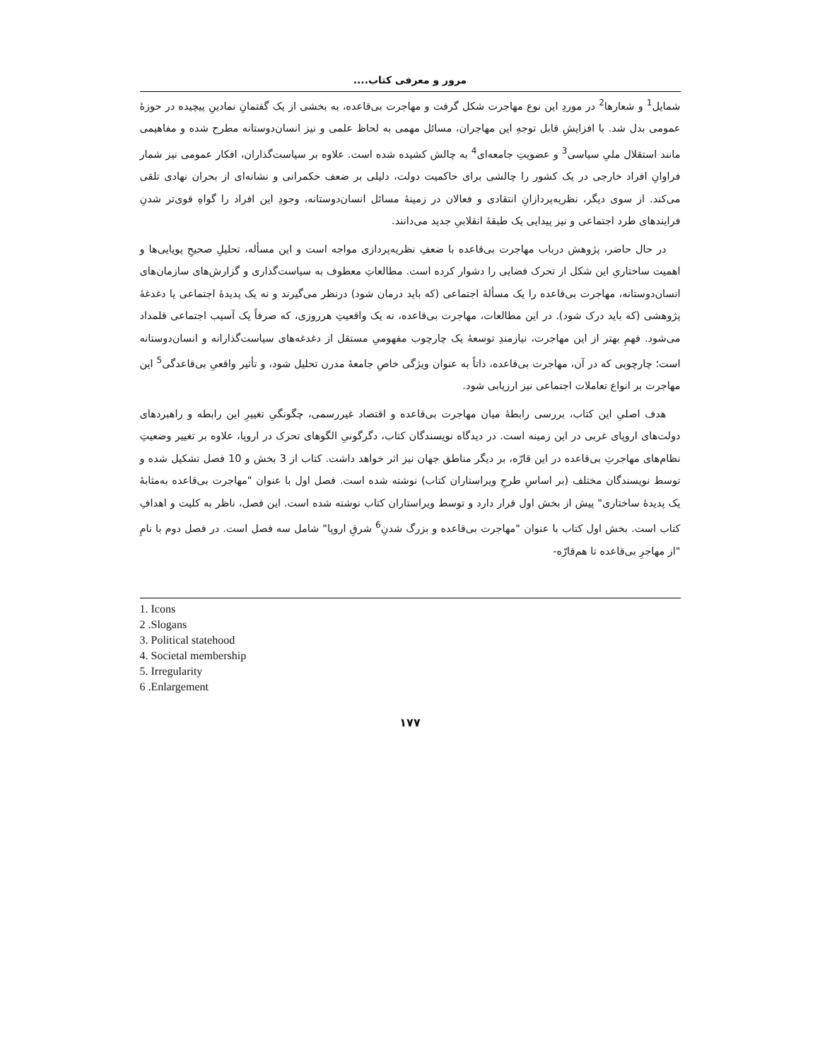مرور و معرفی کتاب....
شمایل<sup>1</sup> و شعارها<sup>2</sup> در موردِ این نوع مهاجرت شکل گرفت و مهاجرت بی‌قاعده، به بخشی از یک گفتمانِ نمادینِ پیچیده در حوزهٔ عمومی بدل شد. با افزایشِ قابل توجهِ این مهاجران، مسائل مهمی به لحاظ علمی و نیز انسان‌دوستانه مطرح شده و مفاهیمی مانند استقلال ملیِ سیاسی<sup>3</sup> و عضویتِ جامعه‌ای<sup>4</sup> به چالش کشیده شده است. علاوه بر سیاست‌گذاران، افکار عمومی نیز شمار فراوانِ افراد خارجی در یک کشور را چالشی برای حاکمیت دولت، دلیلی بر ضعف حکمرانی و نشانه‌ای از بحران نهادی تلقی می‌کند. از سوی دیگر، نظریه‌پردازانِ انتقادی و فعالان در زمینهٔ مسائل انسان‌دوستانه، وجودِ این افراد را گواهِ قوی‌تر شدنِ فرایندهای طرد اجتماعی و نیز پیدایی یک طبقهٔ انقلابیِ جدید می‌دانند.
در حال حاضر، پژوهش درباب مهاجرت بی‌قاعده با ضعفِ نظریه‌پردازی مواجه است و این مسأله، تحلیلِ صحیحِ پویایی‌ها و اهمیت ساختاریِ این شکل از تحرک فضایی را دشوار کرده است. مطالعاتِ معطوف به سیاست‌گذاری و گزارش‌های سازمان‌های انسان‌دوستانه، مهاجرت بی‌قاعده را یک مسألهٔ اجتماعی (که باید درمان شود) درنظر می‌گیرند و نه یک پدیدهٔ اجتماعی یا دغدغهٔ پژوهشی (که باید درک شود). در این مطالعات، مهاجرت بی‌قاعده، نه یک واقعیتِ هرروزی، که صرفاً یک آسیب اجتماعی قلمداد می‌شود. فهمِ بهتر از این مهاجرت، نیازمندِ توسعهٔ یک چارچوب مفهومیِ مستقل از دغدغه‌های سیاست‌گذارانه و انسان‌دوستانه است؛ چارچوبی که در آن، مهاجرت بی‌قاعده، ذاتاً به عنوان ویژگی خاصِ جامعهٔ مدرن تحلیل شود، و تأثیر واقعیِ بی‌قاعدگی<sup>5</sup> این مهاجرت بر انواع تعاملات اجتماعی نیز ارزیابی شود.
هدف اصلیِ این کتاب، بررسی رابطهٔ میان مهاجرت بی‌قاعده و اقتصاد غیررسمی، چگونگیِ تغییرِ این رابطه و راهبردهای دولت‌های اروپای غربی در این زمینه است. در دیدگاه نویسندگان کتاب، دگرگونیِ الگوهای تحرک در اروپا، علاوه بر تغییر وضعیتِ نظام‌های مهاجرتِ بی‌قاعده در این قارّه، بر دیگر مناطق جهان نیز اثر خواهد داشت. کتاب از 3 بخش و 10 فصل تشکیل شده و توسط نویسندگان مختلف (بر اساسِ طرحِ ویراستاران کتاب) نوشته شده است. فصل اول با عنوان "مهاجرت بی‌قاعده به‌مثابهٔ یک پدیدهٔ ساختاری" پیش از بخش اول قرار دارد و توسط ویراستاران کتاب نوشته شده است. این فصل، ناظر به کلیت و اهدافِ کتاب است. بخش اول کتاب با عنوان "مهاجرت بی‌قاعده و بزرگ شدنِ<sup>6</sup> شرقِ اروپا" شامل سه فصل است. در فصل دوم با نامِ "از مهاجرِ بی‌قاعده تا هم‌قارّه-
1. Icons
2 .Slogans
3. Political statehood
4. Societal membership
5. Irregularity
6 .Enlargement
۱۷۷